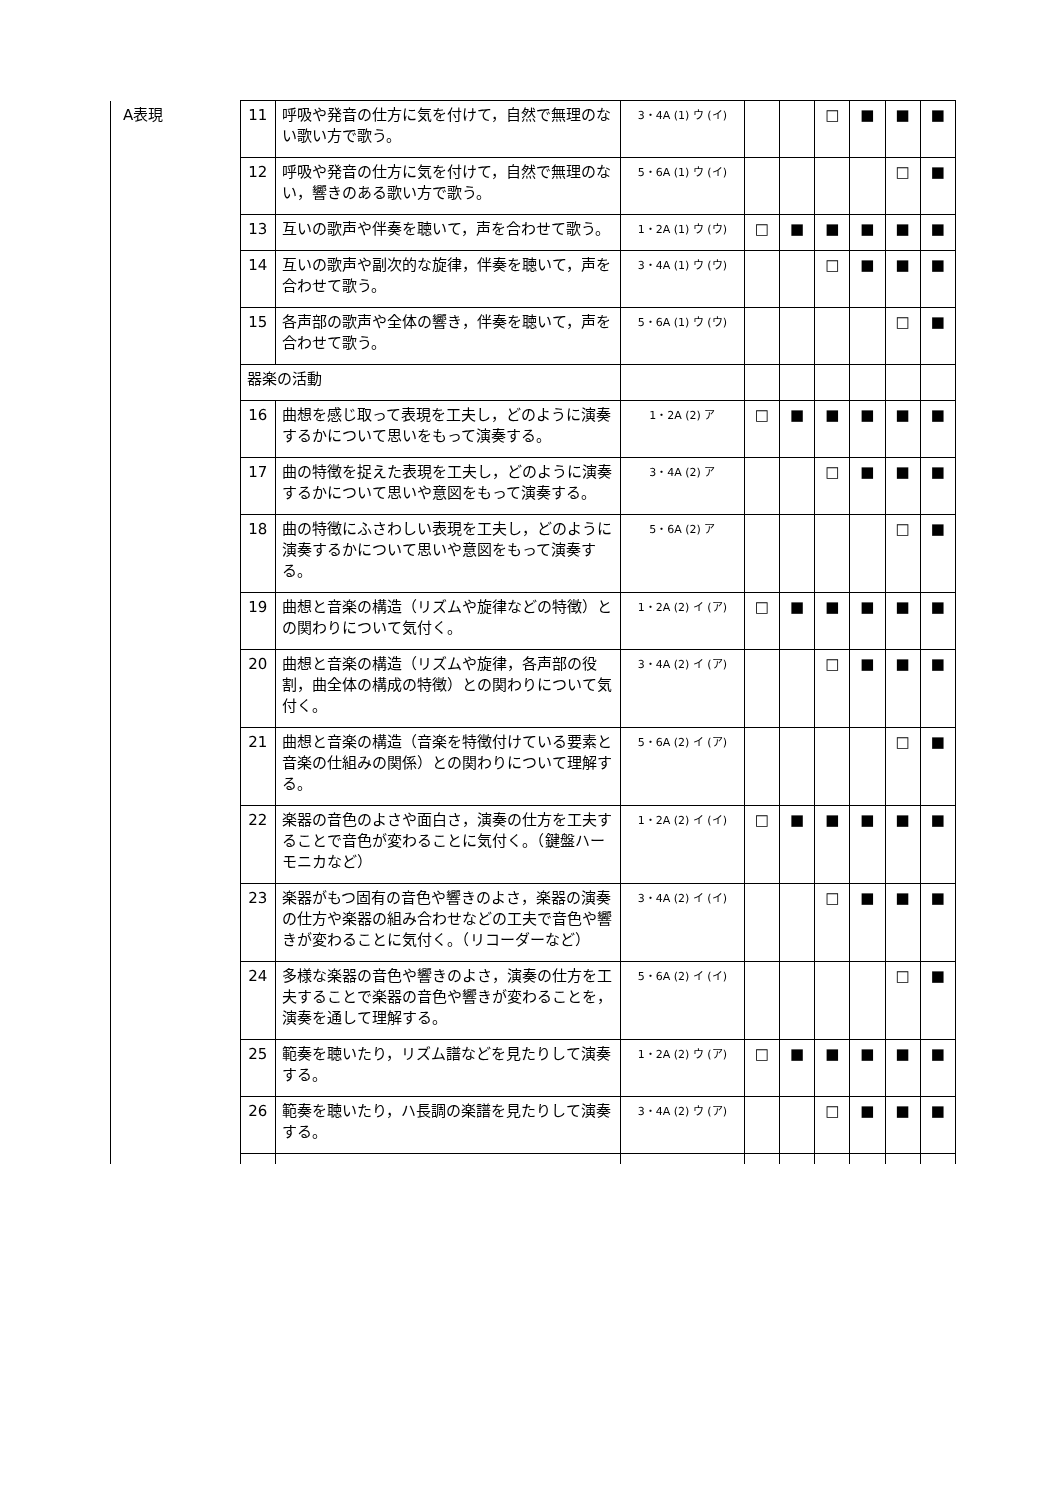| A表現 | 11 | 呼吸や発音の仕方に気を付けて，自然で無理のない歌い方で歌う。 | 3・4A (1) ウ (イ) | | | □ | ■ | ■ | ■ |
| | 12 | 呼吸や発音の仕方に気を付けて，自然で無理のない，響きのある歌い方で歌う。 | 5・6A (1) ウ (イ) | | | | | □ | ■ |
| | 13 | 互いの歌声や伴奏を聴いて，声を合わせて歌う。 | 1・2A (1) ウ (ウ) | □ | ■ | ■ | ■ | ■ | ■ |
| | 14 | 互いの歌声や副次的な旋律，伴奏を聴いて，声を合わせて歌う。 | 3・4A (1) ウ (ウ) | | | □ | ■ | ■ | ■ |
| | 15 | 各声部の歌声や全体の響き，伴奏を聴いて，声を合わせて歌う。 | 5・6A (1) ウ (ウ) | | | | | □ | ■ |
| | 器楽の活動 | | | | | | | | |
| | 16 | 曲想を感じ取って表現を工夫し，どのように演奏するかについて思いをもって演奏する。 | 1・2A (2) ア | □ | ■ | ■ | ■ | ■ | ■ |
| | 17 | 曲の特徴を捉えた表現を工夫し，どのように演奏するかについて思いや意図をもって演奏する。 | 3・4A (2) ア | | | □ | ■ | ■ | ■ |
| | 18 | 曲の特徴にふさわしい表現を工夫し，どのように演奏するかについて思いや意図をもって演奏する。 | 5・6A (2) ア | | | | | □ | ■ |
| | 19 | 曲想と音楽の構造（リズムや旋律などの特徴）との関わりについて気付く。 | 1・2A (2) イ (ア) | □ | ■ | ■ | ■ | ■ | ■ |
| | 20 | 曲想と音楽の構造（リズムや旋律，各声部の役割，曲全体の構成の特徴）との関わりについて気付く。 | 3・4A (2) イ (ア) | | | □ | ■ | ■ | ■ |
| | 21 | 曲想と音楽の構造（音楽を特徴付けている要素と音楽の仕組みの関係）との関わりについて理解する。 | 5・6A (2) イ (ア) | | | | | □ | ■ |
| | 22 | 楽器の音色のよさや面白さ，演奏の仕方を工夫することで音色が変わることに気付く。（鍵盤ハーモニカなど） | 1・2A (2) イ (イ) | □ | ■ | ■ | ■ | ■ | ■ |
| | 23 | 楽器がもつ固有の音色や響きのよさ，楽器の演奏の仕方や楽器の組み合わせなどの工夫で音色や響きが変わることに気付く。（リコーダーなど） | 3・4A (2) イ (イ) | | | □ | ■ | ■ | ■ |
| | 24 | 多様な楽器の音色や響きのよさ，演奏の仕方を工夫することで楽器の音色や響きが変わることを，演奏を通して理解する。 | 5・6A (2) イ (イ) | | | | | □ | ■ |
| | 25 | 範奏を聴いたり，リズム譜などを見たりして演奏する。 | 1・2A (2) ウ (ア) | □ | ■ | ■ | ■ | ■ | ■ |
| | 26 | 範奏を聴いたり，ハ長調の楽譜を見たりして演奏する。 | 3・4A (2) ウ (ア) | | | □ | ■ | ■ | ■ |